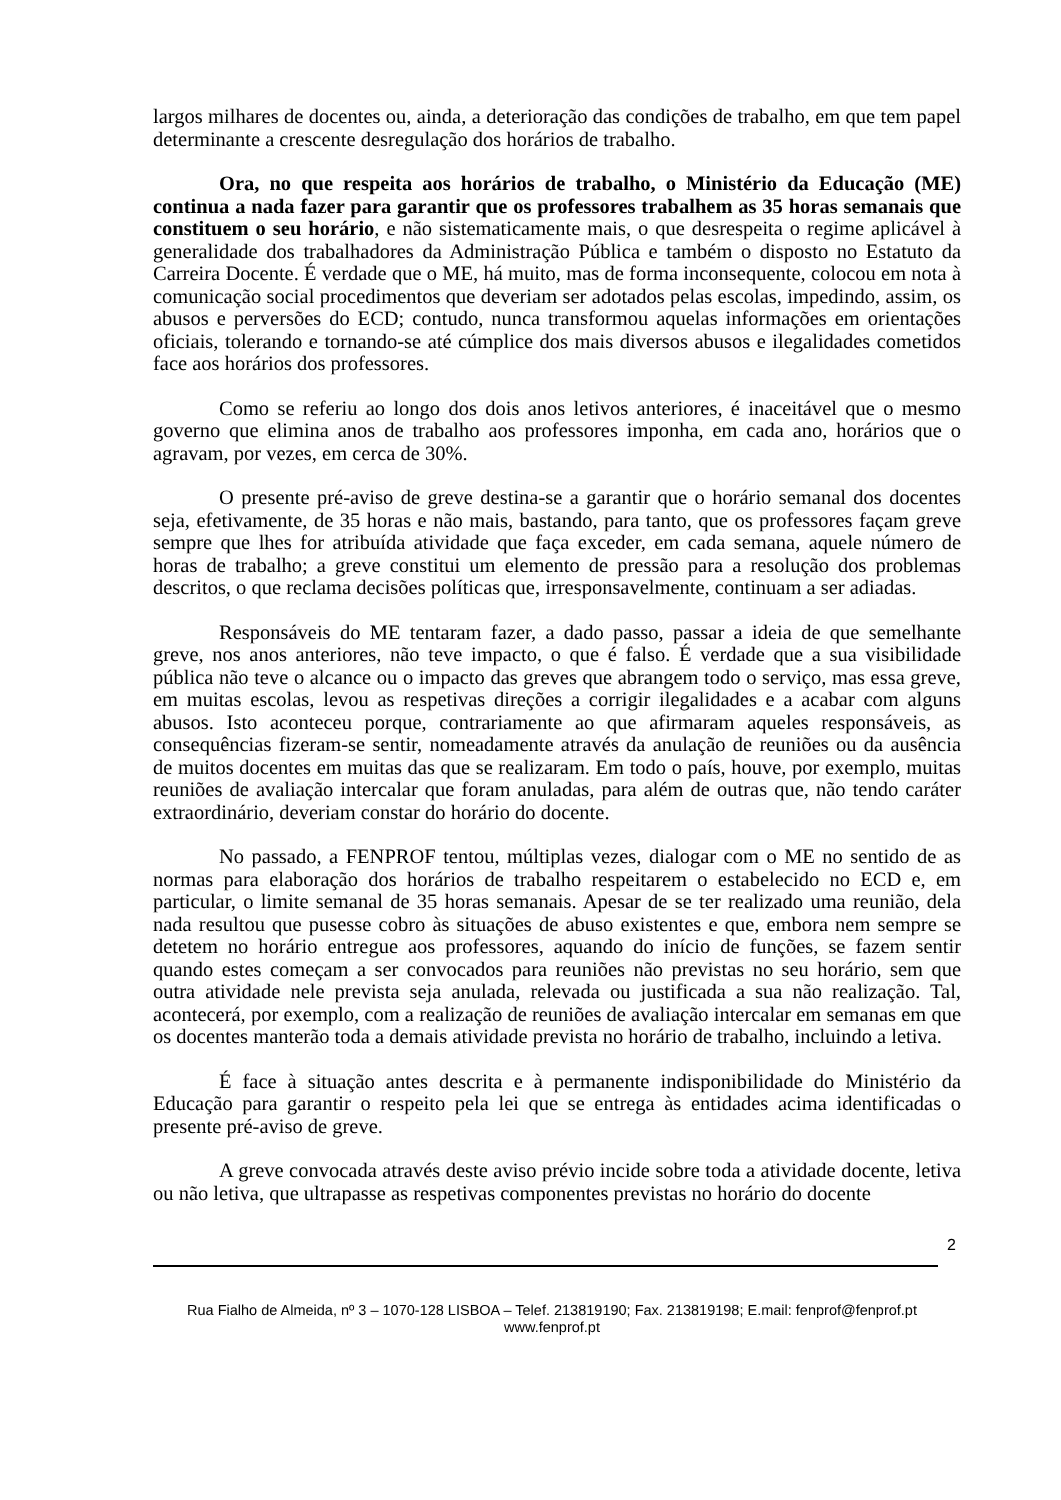largos milhares de docentes ou, ainda, a deterioração das condições de trabalho, em que tem papel determinante a crescente desregulação dos horários de trabalho.
Ora, no que respeita aos horários de trabalho, o Ministério da Educação (ME) continua a nada fazer para garantir que os professores trabalhem as 35 horas semanais que constituem o seu horário, e não sistematicamente mais, o que desrespeita o regime aplicável à generalidade dos trabalhadores da Administração Pública e também o disposto no Estatuto da Carreira Docente. É verdade que o ME, há muito, mas de forma inconsequente, colocou em nota à comunicação social procedimentos que deveriam ser adotados pelas escolas, impedindo, assim, os abusos e perversões do ECD; contudo, nunca transformou aquelas informações em orientações oficiais, tolerando e tornando-se até cúmplice dos mais diversos abusos e ilegalidades cometidos face aos horários dos professores.
Como se referiu ao longo dos dois anos letivos anteriores, é inaceitável que o mesmo governo que elimina anos de trabalho aos professores imponha, em cada ano, horários que o agravam, por vezes, em cerca de 30%.
O presente pré-aviso de greve destina-se a garantir que o horário semanal dos docentes seja, efetivamente, de 35 horas e não mais, bastando, para tanto, que os professores façam greve sempre que lhes for atribuída atividade que faça exceder, em cada semana, aquele número de horas de trabalho; a greve constitui um elemento de pressão para a resolução dos problemas descritos, o que reclama decisões políticas que, irresponsavelmente, continuam a ser adiadas.
Responsáveis do ME tentaram fazer, a dado passo, passar a ideia de que semelhante greve, nos anos anteriores, não teve impacto, o que é falso. É verdade que a sua visibilidade pública não teve o alcance ou o impacto das greves que abrangem todo o serviço, mas essa greve, em muitas escolas, levou as respetivas direções a corrigir ilegalidades e a acabar com alguns abusos. Isto aconteceu porque, contrariamente ao que afirmaram aqueles responsáveis, as consequências fizeram-se sentir, nomeadamente através da anulação de reuniões ou da ausência de muitos docentes em muitas das que se realizaram. Em todo o país, houve, por exemplo, muitas reuniões de avaliação intercalar que foram anuladas, para além de outras que, não tendo caráter extraordinário, deveriam constar do horário do docente.
No passado, a FENPROF tentou, múltiplas vezes, dialogar com o ME no sentido de as normas para elaboração dos horários de trabalho respeitarem o estabelecido no ECD e, em particular, o limite semanal de 35 horas semanais. Apesar de se ter realizado uma reunião, dela nada resultou que pusesse cobro às situações de abuso existentes e que, embora nem sempre se detetem no horário entregue aos professores, aquando do início de funções, se fazem sentir quando estes começam a ser convocados para reuniões não previstas no seu horário, sem que outra atividade nele prevista seja anulada, relevada ou justificada a sua não realização. Tal, acontecerá, por exemplo, com a realização de reuniões de avaliação intercalar em semanas em que os docentes manterão toda a demais atividade prevista no horário de trabalho, incluindo a letiva.
É face à situação antes descrita e à permanente indisponibilidade do Ministério da Educação para garantir o respeito pela lei que se entrega às entidades acima identificadas o presente pré-aviso de greve.
A greve convocada através deste aviso prévio incide sobre toda a atividade docente, letiva ou não letiva, que ultrapasse as respetivas componentes previstas no horário do docente
2
Rua Fialho de Almeida, nº 3 – 1070-128 LISBOA – Telef. 213819190; Fax. 213819198; E.mail: fenprof@fenprof.pt
www.fenprof.pt